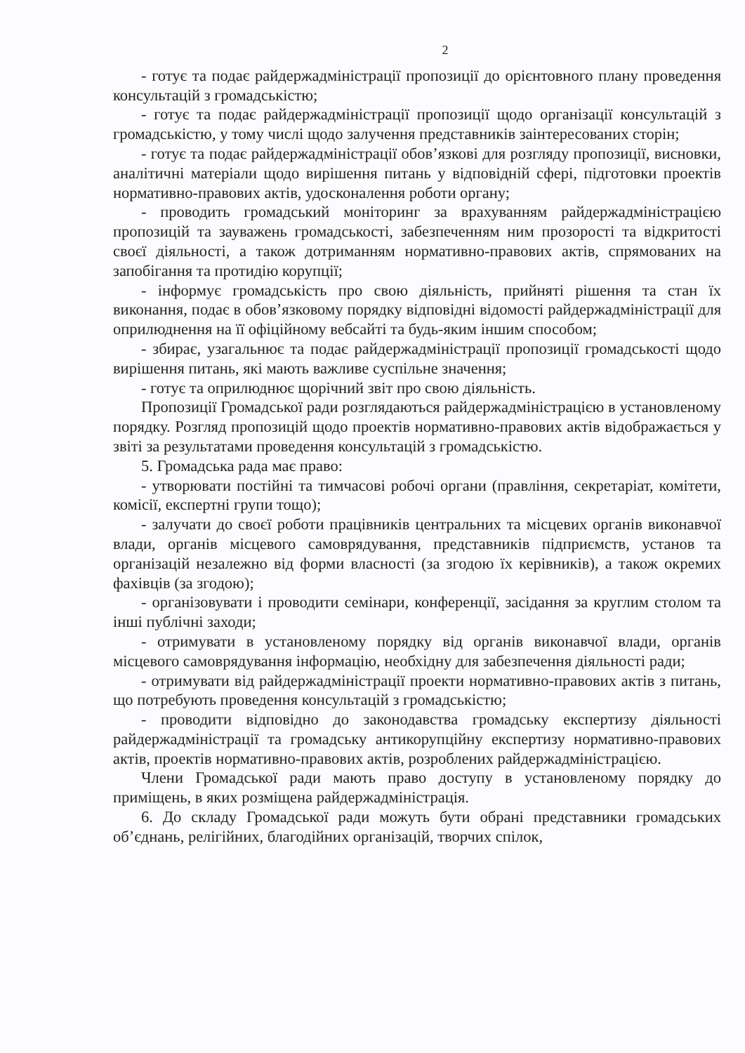2
- готує та подає райдержадміністрації пропозиції до орієнтовного плану проведення консультацій з громадськістю;
- готує та подає райдержадміністрації пропозиції щодо організації консультацій з громадськістю, у тому числі щодо залучення представників заінтересованих сторін;
- готує та подає райдержадміністрації обов’язкові для розгляду пропозиції, висновки, аналітичні матеріали щодо вирішення питань у відповідній сфері, підготовки проектів нормативно-правових актів, удосконалення роботи органу;
- проводить громадський моніторинг за врахуванням райдержадміністрацією пропозицій та зауважень громадськості, забезпеченням ним прозорості та відкритості своєї діяльності, а також дотриманням нормативно-правових актів, спрямованих на запобігання та протидію корупції;
- інформує громадськість про свою діяльність, прийняті рішення та стан їх виконання, подає в обов’язковому порядку відповідні відомості райдержадміністрації для оприлюднення на її офіційному вебсайті та будь-яким іншим способом;
- збирає, узагальнює та подає райдержадміністрації пропозиції громадськості щодо вирішення питань, які мають важливе суспільне значення;
- готує та оприлюднює щорічний звіт про свою діяльність.
Пропозиції Громадської ради розглядаються райдержадміністрацією в установленому порядку. Розгляд пропозицій щодо проектів нормативно-правових актів відображається у звіті за результатами проведення консультацій з громадськістю.
5. Громадська рада має право:
- утворювати постійні та тимчасові робочі органи (правління, секретаріат, комітети, комісії, експертні групи тощо);
- залучати до своєї роботи працівників центральних та місцевих органів виконавчої влади, органів місцевого самоврядування, представників підприємств, установ та організацій незалежно від форми власності (за згодою їх керівників), а також окремих фахівців (за згодою);
- організовувати і проводити семінари, конференції, засідання за круглим столом та інші публічні заходи;
- отримувати в установленому порядку від органів виконавчої влади, органів місцевого самоврядування інформацію, необхідну для забезпечення діяльності ради;
- отримувати від райдержадміністрації проекти нормативно-правових актів з питань, що потребують проведення консультацій з громадськістю;
- проводити відповідно до законодавства громадську експертизу діяльності райдержадміністрації та громадську антикорупційну експертизу нормативно-правових актів, проектів нормативно-правових актів, розроблених райдержадміністрацією.
Члени Громадської ради мають право доступу в установленому порядку до приміщень, в яких розміщена райдержадміністрація.
6. До складу Громадської ради можуть бути обрані представники громадських об’єднань, релігійних, благодійних організацій, творчих спілок,